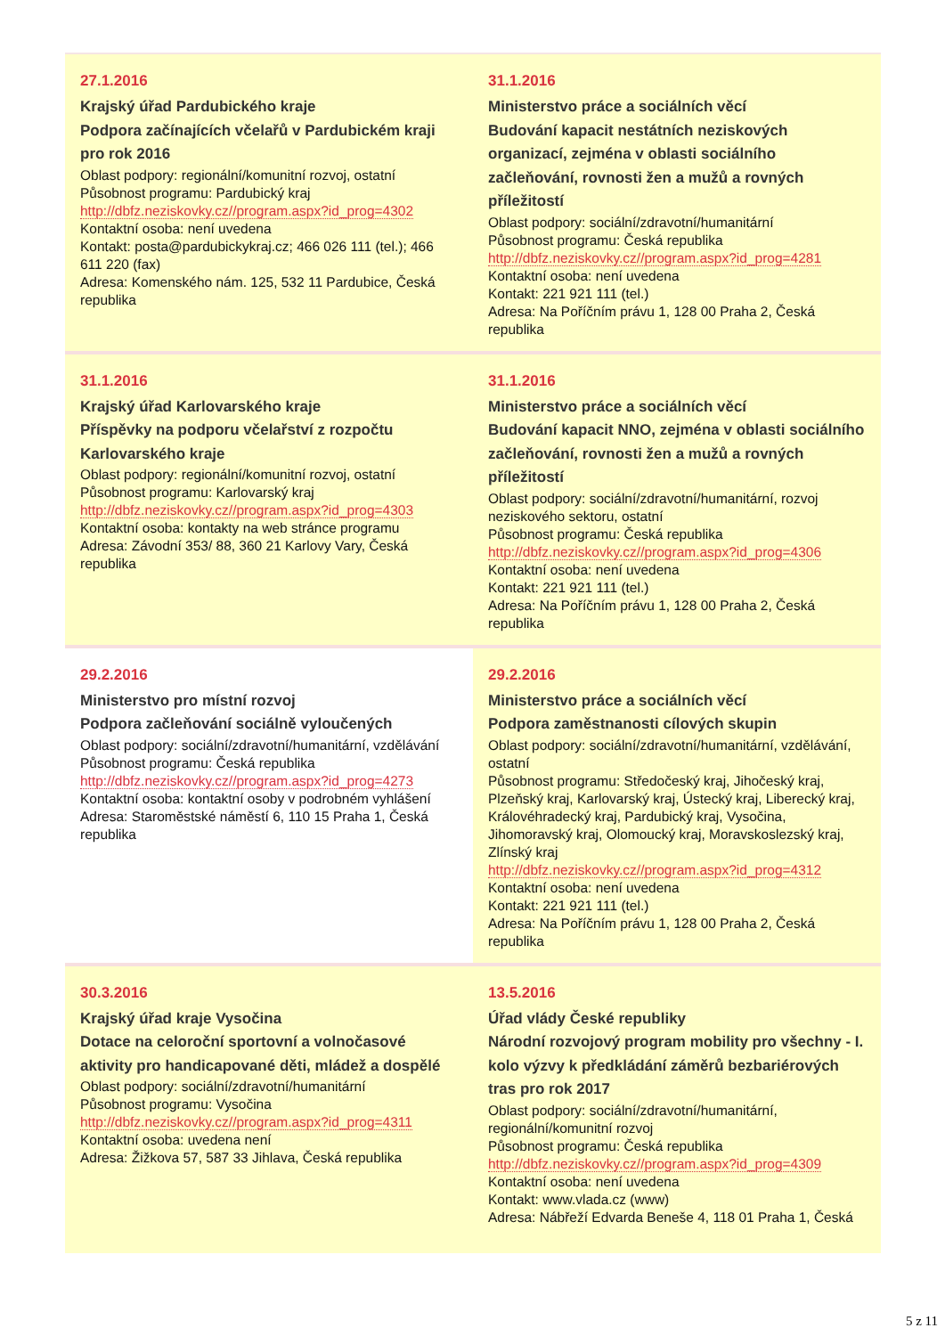| 27.1.2016 Krajský úřad Pardubického kraje Podpora začínajících včelařů v Pardubickém kraji pro rok 2016 Oblast podpory: regionální/komunitní rozvoj, ostatní Působnost programu: Pardubický kraj http://dbfz.neziskovky.cz//program.aspx?id_prog=4302 Kontaktní osoba: není uvedena Kontakt: posta@pardubickykraj.cz; 466 026 111 (tel.); 466 611 220 (fax) Adresa: Komenského nám. 125, 532 11 Pardubice, Česká republika | 31.1.2016 Ministerstvo práce a sociálních věcí Budování kapacit nestátních neziskových organizací, zejména v oblasti sociálního začleňování, rovnosti žen a mužů a rovných příležitostí Oblast podpory: sociální/zdravotní/humanitární Působnost programu: Česká republika http://dbfz.neziskovky.cz//program.aspx?id_prog=4281 Kontaktní osoba: není uvedena Kontakt: 221 921 111 (tel.) Adresa: Na Poříčním právu 1, 128 00 Praha 2, Česká republika |
| 31.1.2016 Krajský úřad Karlovarského kraje Příspěvky na podporu včelařství z rozpočtu Karlovarského kraje Oblast podpory: regionální/komunitní rozvoj, ostatní Působnost programu: Karlovarský kraj http://dbfz.neziskovky.cz//program.aspx?id_prog=4303 Kontaktní osoba: kontakty na web stránce programu Adresa: Závodní 353/ 88, 360 21 Karlovy Vary, Česká republika | 31.1.2016 Ministerstvo práce a sociálních věcí Budování kapacit NNO, zejména v oblasti sociálního začleňování, rovnosti žen a mužů a rovných příležitostí Oblast podpory: sociální/zdravotní/humanitární, rozvoj neziskového sektoru, ostatní Působnost programu: Česká republika http://dbfz.neziskovky.cz//program.aspx?id_prog=4306 Kontaktní osoba: není uvedena Kontakt: 221 921 111 (tel.) Adresa: Na Poříčním právu 1, 128 00 Praha 2, Česká republika |
| 29.2.2016 Ministerstvo pro místní rozvoj Podpora začleňování sociálně vyloučených Oblast podpory: sociální/zdravotní/humanitární, vzdělávání Působnost programu: Česká republika http://dbfz.neziskovky.cz//program.aspx?id_prog=4273 Kontaktní osoba: kontaktní osoby v podrobném vyhlášení Adresa: Staroměstské náměstí 6, 110 15 Praha 1, Česká republika | 29.2.2016 Ministerstvo práce a sociálních věcí Podpora zaměstnanosti cílových skupin Oblast podpory: sociální/zdravotní/humanitární, vzdělávání, ostatní Působnost programu: Středočeský kraj, Jihočeský kraj, Plzeňský kraj, Karlovarský kraj, Ústecký kraj, Liberecký kraj, Královéhradecký kraj, Pardubický kraj, Vysočina, Jihomoravský kraj, Olomoucký kraj, Moravskoslezský kraj, Zlínský kraj http://dbfz.neziskovky.cz//program.aspx?id_prog=4312 Kontaktní osoba: není uvedena Kontakt: 221 921 111 (tel.) Adresa: Na Poříčním právu 1, 128 00 Praha 2, Česká republika |
| 30.3.2016 Krajský úřad kraje Vysočina Dotace na celoroční sportovní a volnočasové aktivity pro handicapované děti, mládež a dospělé Oblast podpory: sociální/zdravotní/humanitární Působnost programu: Vysočina http://dbfz.neziskovky.cz//program.aspx?id_prog=4311 Kontaktní osoba: uvedena není Adresa: Žižkova 57, 587 33 Jihlava, Česká republika | 13.5.2016 Úřad vlády České republiky Národní rozvojový program mobility pro všechny - I. kolo výzvy k předkládání záměrů bezbariérových tras pro rok 2017 Oblast podpory: sociální/zdravotní/humanitární, regionální/komunitní rozvoj Působnost programu: Česká republika http://dbfz.neziskovky.cz//program.aspx?id_prog=4309 Kontaktní osoba: není uvedena Kontakt: www.vlada.cz (www) Adresa: Nábřeží Edvarda Beneše 4, 118 01 Praha 1, Česká |
5 z 11